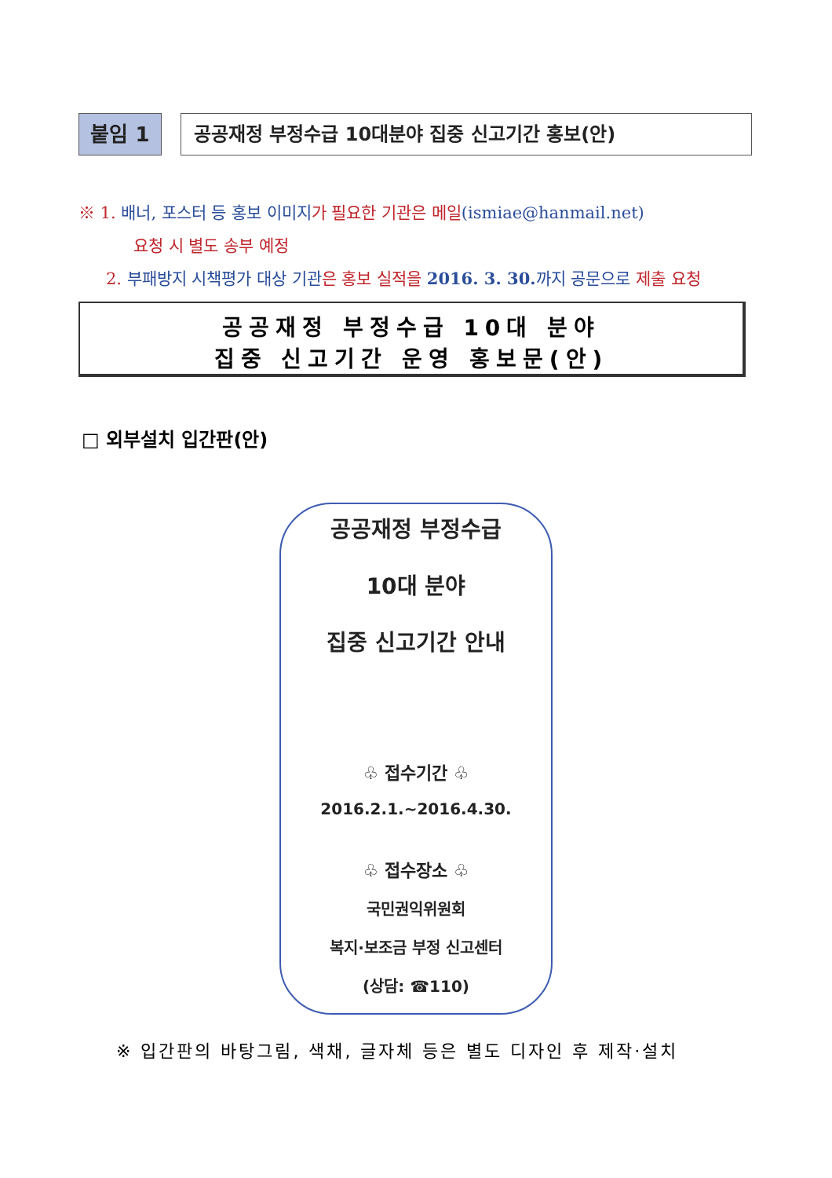붙임 1 공공재정 부정수급 10대분야 집중 신고기간 홍보(안)
※ 1. 배너, 포스터 등 홍보 이미지가 필요한 기관은 메일(ismiae@hanmail.net)
요청 시 별도 송부 예정
2. 부패방지 시책평가 대상 기관은 홍보 실적을 2016. 3. 30. 까지 공문으로 제출 요청
공공재정 부정수급 10대 분야
집중 신고기간 운영 홍보문(안)
□ 외부설치 입간판(안)
공공재정 부정수급
10대 분야
집중 신고기간 안내
♧ 접수기간 ♧
2016.2.1.~2016.4.30.
♧ 접수장소 ♧
국민권익위원회
복지·보조금 부정 신고센터
(상담: ☎110)
※ 입간판의 바탕그림, 색채, 글자체 등은 별도 디자인 후 제작·설치